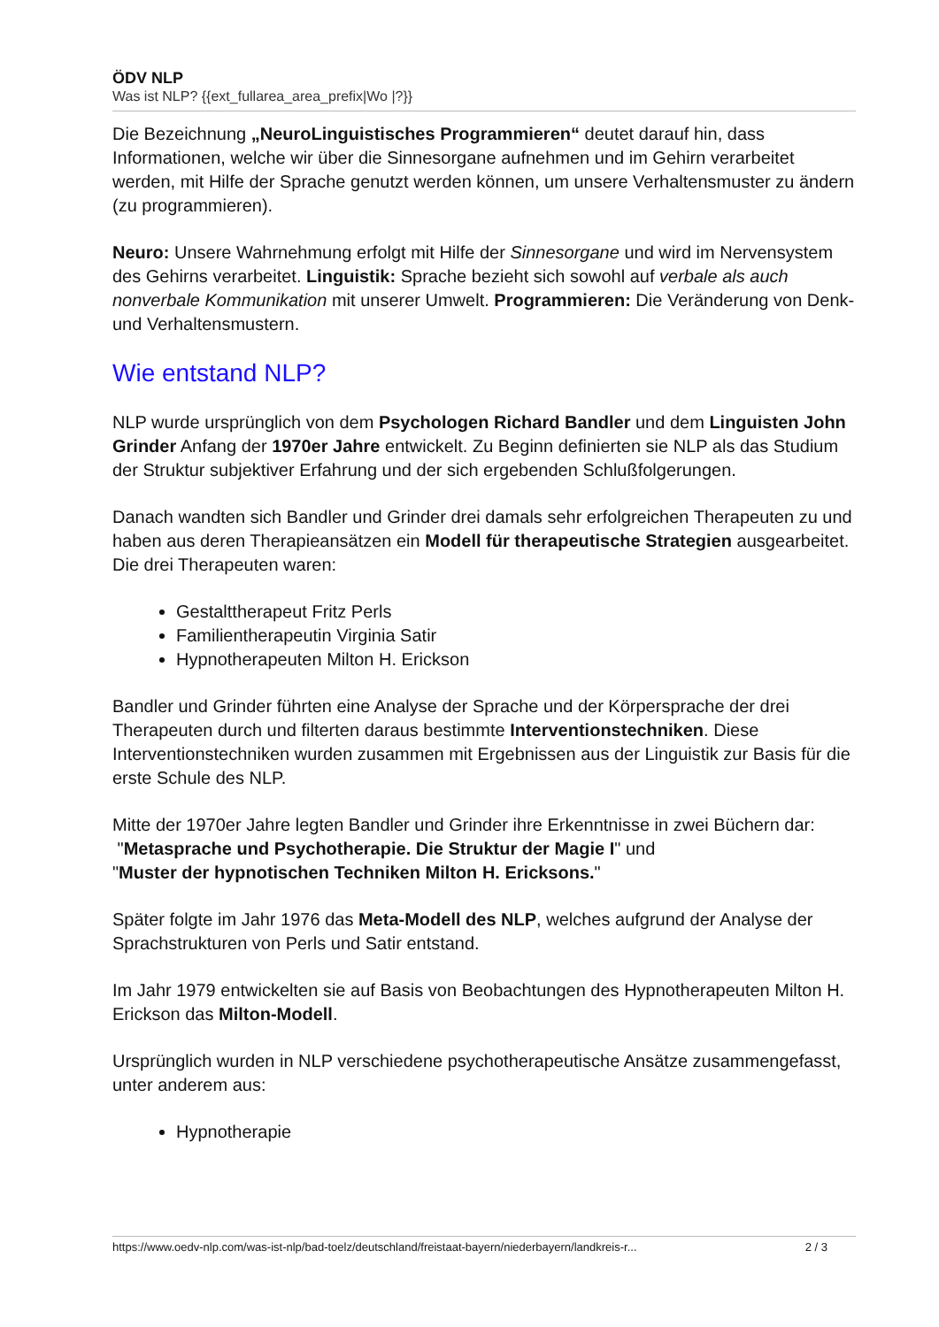ÖDV NLP
Was ist NLP? {{ext_fullarea_area_prefix|Wo |?}}
Die Bezeichnung „NeuroLinguistisches Programmieren“ deutet darauf hin, dass Informationen, welche wir über die Sinnesorgane aufnehmen und im Gehirn verarbeitet werden, mit Hilfe der Sprache genutzt werden können, um unsere Verhaltensmuster zu ändern (zu programmieren).
Neuro: Unsere Wahrnehmung erfolgt mit Hilfe der Sinnesorgane und wird im Nervensystem des Gehirns verarbeitet. Linguistik: Sprache bezieht sich sowohl auf verbale als auch nonverbale Kommunikation mit unserer Umwelt. Programmieren: Die Veränderung von Denk- und Verhaltensmustern.
Wie entstand NLP?
NLP wurde ursprünglich von dem Psychologen Richard Bandler und dem Linguisten John Grinder Anfang der 1970er Jahre entwickelt. Zu Beginn definierten sie NLP als das Studium der Struktur subjektiver Erfahrung und der sich ergebenden Schlußfolgerungen.
Danach wandten sich Bandler und Grinder drei damals sehr erfolgreichen Therapeuten zu und haben aus deren Therapieansätzen ein Modell für therapeutische Strategien ausgearbeitet. Die drei Therapeuten waren:
Gestalttherapeut Fritz Perls
Familientherapeutin Virginia Satir
Hypnotherapeuten Milton H. Erickson
Bandler und Grinder führten eine Analyse der Sprache und der Körpersprache der drei Therapeuten durch und filterten daraus bestimmte Interventionstechniken. Diese Interventionstechniken wurden zusammen mit Ergebnissen aus der Linguistik zur Basis für die erste Schule des NLP.
Mitte der 1970er Jahre legten Bandler und Grinder ihre Erkenntnisse in zwei Büchern dar:
"Metasprache und Psychotherapie. Die Struktur der Magie I" und
"Muster der hypnotischen Techniken Milton H. Ericksons."
Später folgte im Jahr 1976 das Meta-Modell des NLP, welches aufgrund der Analyse der Sprachstrukturen von Perls und Satir entstand.
Im Jahr 1979 entwickelten sie auf Basis von Beobachtungen des Hypnotherapeuten Milton H. Erickson das Milton-Modell.
Ursprünglich wurden in NLP verschiedene psychotherapeutische Ansätze zusammengefasst, unter anderem aus:
Hypnotherapie
https://www.oedv-nlp.com/was-ist-nlp/bad-toelz/deutschland/freistaat-bayern/niederbayern/landkreis-r... 2 / 3